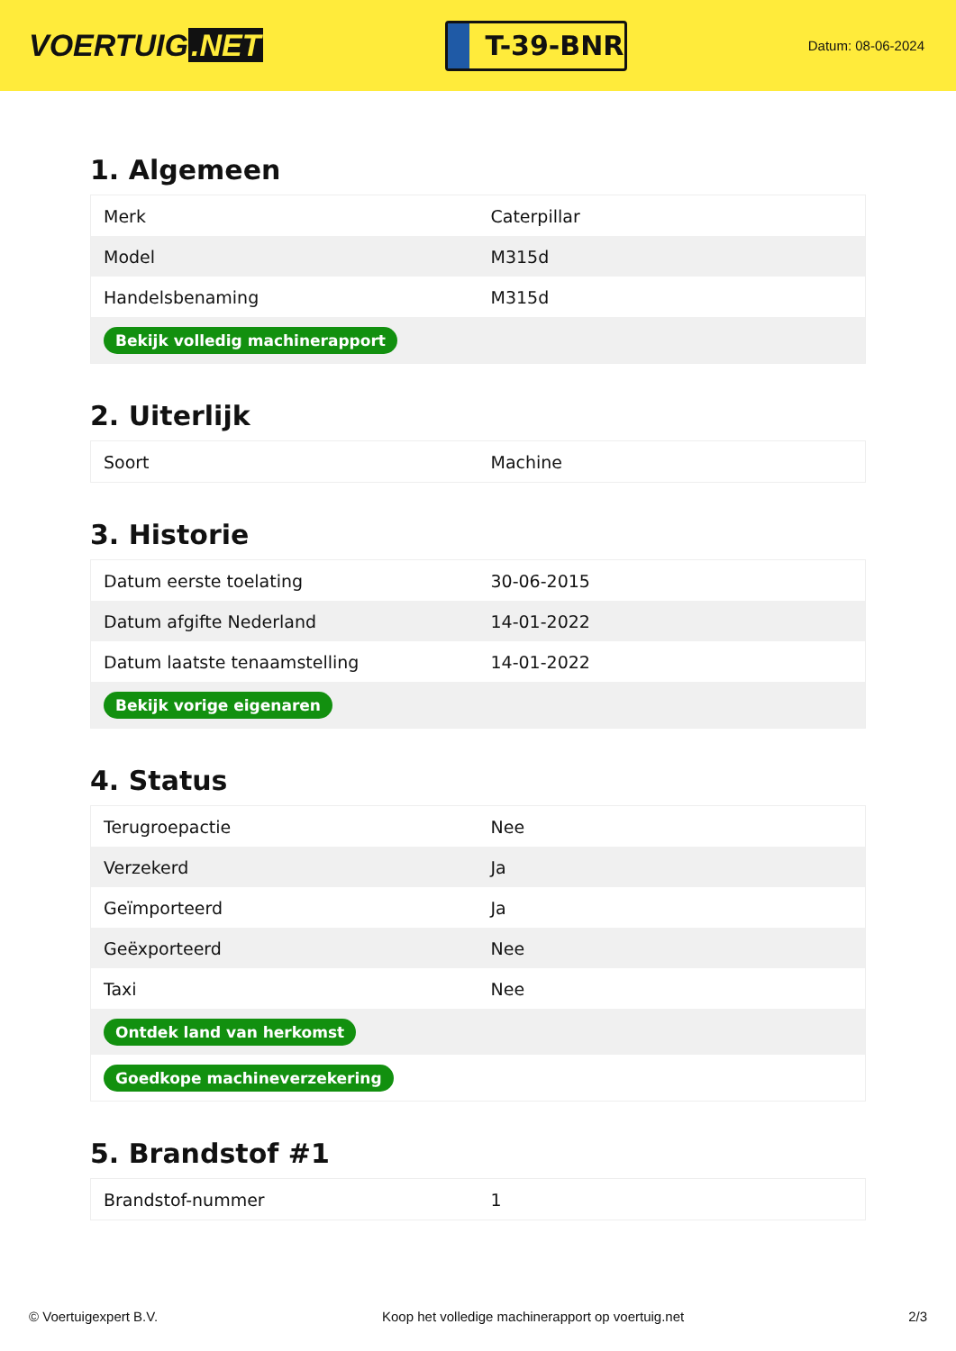VOERTUIG.NET
T-39-BNR
Datum: 08-06-2024
1. Algemeen
| Merk | Caterpillar |
| Model | M315d |
| Handelsbenaming | M315d |
| Bekijk volledig machinerapport | |
2. Uiterlijk
| Soort | Machine |
3. Historie
| Datum eerste toelating | 30-06-2015 |
| Datum afgifte Nederland | 14-01-2022 |
| Datum laatste tenaamstelling | 14-01-2022 |
| Bekijk vorige eigenaren | |
4. Status
| Terugroepactie | Nee |
| Verzekerd | Ja |
| Geïmporteerd | Ja |
| Geëxporteerd | Nee |
| Taxi | Nee |
| Ontdek land van herkomst | |
| Goedkope machineverzekering | |
5. Brandstof #1
| Brandstof-nummer | 1 |
© Voertuigexpert B.V. Koop het volledige machinerapport op voertuig.net 2/3